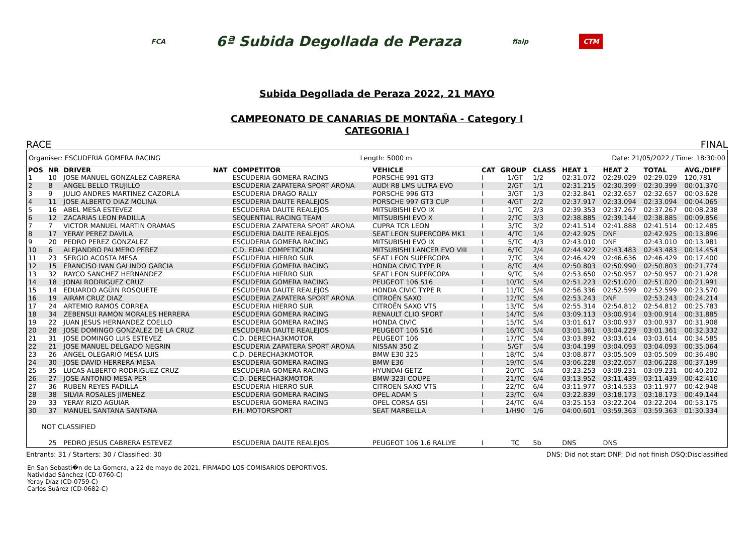FCA 6ª Subida Degollada de Peraza fialp CTM
Subida Degollada de Peraza 2022, 21 MAYO
CAMPEONATO DE CANARIAS DE MONTAÑA - Category I
CATEGORIA I
RACE FINAL
Organiser: ESCUDERIA GOMERA RACING Length: 5000 m Date: 21/05/2022 / Time: 18:30:00
| POS | NR | DRIVER | NAT | COMPETITOR | VEHICLE | CAT | GROUP | CLASS | HEAT 1 | HEAT 2 | TOTAL | AVG./DIFF |
| --- | --- | --- | --- | --- | --- | --- | --- | --- | --- | --- | --- | --- |
| 1 | 10 | JOSE MANUEL GONZALEZ CABRERA | | ESCUDERIA GOMERA RACING | PORSCHE 991 GT3 | I | 1/GT | 1/2 | 02:31.072 | 02:29.029 | 02:29.029 | 120,781 |
| 2 | 8 | ANGEL BELLO TRUJILLO | | ESCUDERIA ZAPATERA SPORT ARONA | AUDI R8 LMS ULTRA EVO | I | 2/GT | 1/1 | 02:31.215 | 02:30.399 | 02:30.399 | 00:01.370 |
| 3 | 9 | JULIO ANDRES MARTINEZ CAZORLA | | ESCUDERIA DRAGO RALLY | PORSCHE 996 GT3 | I | 3/GT | 1/3 | 02:32.841 | 02:32.657 | 02:32.657 | 00:03.628 |
| 4 | 11 | JOSE ALBERTO DIAZ MOLINA | | ESCUDERIA DAUTE REALEJOS | PORSCHE 997 GT3 CUP | I | 4/GT | 2/2 | 02:37.917 | 02:33.094 | 02:33.094 | 00:04.065 |
| 5 | 16 | ABEL MESA ESTEVEZ | | ESCUDERIA DAUTE REALEJOS | MITSUBISHI EVO IX | I | 1/TC | 2/3 | 02:39.353 | 02:37.267 | 02:37.267 | 00:08.238 |
| 6 | 12 | ZACARIAS LEON PADILLA | | SEQUENTIAL RACING TEAM | MITSUBISHI EVO X | I | 2/TC | 3/3 | 02:38.885 | 02:39.144 | 02:38.885 | 00:09.856 |
| 7 | 7 | VICTOR MANUEL MARTIN ORAMAS | | ESCUDERIA ZAPATERA SPORT ARONA | CUPRA TCR LEON | I | 3/TC | 3/2 | 02:41.514 | 02:41.888 | 02:41.514 | 00:12.485 |
| 8 | 17 | YERAY PEREZ DAVILA | | ESCUDERIA DAUTE REALEJOS | SEAT LEON SUPERCOPA MK1 | I | 4/TC | 1/4 | 02:42.925 | DNF | 02:42.925 | 00:13.896 |
| 9 | 20 | PEDRO PEREZ GONZALEZ | | ESCUDERIA GOMERA RACING | MITSUBISHI EVO IX | I | 5/TC | 4/3 | 02:43.010 | DNF | 02:43.010 | 00:13.981 |
| 10 | 6 | ALEJANDRO PALMERO PEREZ | | C.D. EDAL COMPETICION | MITSUBISHI LANCER EVO VIII | I | 6/TC | 2/4 | 02:44.922 | 02:43.483 | 02:43.483 | 00:14.454 |
| 11 | 23 | SERGIO ACOSTA MESA | | ESCUDERIA HIERRO SUR | SEAT LEON SUPERCOPA | I | 7/TC | 3/4 | 02:46.429 | 02:46.636 | 02:46.429 | 00:17.400 |
| 12 | 15 | FRANCISO IVAN GALINDO GARCIA | | ESCUDERIA GOMERA RACING | HONDA CIVIC TYPE R | I | 8/TC | 4/4 | 02:50.803 | 02:50.990 | 02:50.803 | 00:21.774 |
| 13 | 32 | RAYCO SANCHEZ HERNANDEZ | | ESCUDERIA HIERRO SUR | SEAT LEON SUPERCOPA | I | 9/TC | 5/4 | 02:53.650 | 02:50.957 | 02:50.957 | 00:21.928 |
| 14 | 18 | JONAI RODRIGUEZ CRUZ | | ESCUDERIA GOMERA RACING | PEUGEOT 106 S16 | I | 10/TC | 5/4 | 02:51.223 | 02:51.020 | 02:51.020 | 00:21.991 |
| 15 | 14 | EDUARDO AGÜIN ROSQUETE | | ESCUDERIA DAUTE REALEJOS | HONDA CIVIC TYPE R | I | 11/TC | 5/4 | 02:56.336 | 02:52.599 | 02:52.599 | 00:23.570 |
| 16 | 19 | AIRAM CRUZ DIAZ | | ESCUDERIA ZAPATERA SPORT ARONA | CITROËN SAXO | I | 12/TC | 5/4 | 02:53.243 | DNF | 02:53.243 | 00:24.214 |
| 17 | 24 | ARTEMIO RAMOS CORREA | | ESCUDERIA HIERRO SUR | CITROËN SAXO VTS | I | 13/TC | 5/4 | 02:55.314 | 02:54.812 | 02:54.812 | 00:25.783 |
| 18 | 34 | ZEBENSUI RAMON MORALES HERRERA | | ESCUDERIA GOMERA RACING | RENAULT CLIO SPORT | I | 14/TC | 5/4 | 03:09.113 | 03:00.914 | 03:00.914 | 00:31.885 |
| 19 | 22 | JUAN JESUS HERNANDEZ COELLO | | ESCUDERIA GOMERA RACING | HONDA CIVIC | I | 15/TC | 5/4 | 03:01.617 | 03:00.937 | 03:00.937 | 00:31.908 |
| 20 | 28 | JOSE DOMINGO GONZALEZ DE LA CRUZ | | ESCUDERIA DAUTE REALEJOS | PEUGEOT 106 S16 | I | 16/TC | 5/4 | 03:01.361 | 03:04.229 | 03:01.361 | 00:32.332 |
| 21 | 31 | JOSE DOMINGO LUIS ESTEVEZ | | C.D. DERECHA3KMOTOR | PEUGEOT 106 | I | 17/TC | 5/4 | 03:03.892 | 03:03.614 | 03:03.614 | 00:34.585 |
| 22 | 21 | JOSE MANUEL DELGADO NEGRIN | | ESCUDERIA ZAPATERA SPORT ARONA | NISSAN 350 Z | I | 5/GT | 5/4 | 03:04.199 | 03:04.093 | 03:04.093 | 00:35.064 |
| 23 | 26 | ANGEL OLEGARIO MESA LUIS | | C.D. DERECHA3KMOTOR | BMW E30 325 | I | 18/TC | 5/4 | 03:08.877 | 03:05.509 | 03:05.509 | 00:36.480 |
| 24 | 30 | JOSE DAVID HERRERA MESA | | ESCUDERIA GOMERA RACING | BMW E36 | I | 19/TC | 5/4 | 03:06.228 | 03:22.057 | 03:06.228 | 00:37.199 |
| 25 | 35 | LUCAS ALBERTO RODRIGUEZ CRUZ | | ESCUDERIA GOMERA RACING | HYUNDAI GETZ | I | 20/TC | 5/4 | 03:23.253 | 03:09.231 | 03:09.231 | 00:40.202 |
| 26 | 27 | JOSE ANTONIO MESA PER | | C.D. DERECHA3KMOTOR | BMW 323I COUPE | I | 21/TC | 6/4 | 03:13.952 | 03:11.439 | 03:11.439 | 00:42.410 |
| 27 | 36 | RUBEN REYES PADILLA | | ESCUDERIA HIERRO SUR | CITROEN SAXO VTS | I | 22/TC | 6/4 | 03:11.977 | 03:14.533 | 03:11.977 | 00:42.948 |
| 28 | 38 | SILVIA ROSALES JIMENEZ | | ESCUDERIA GOMERA RACING | OPEL ADAM S | I | 23/TC | 6/4 | 03:22.839 | 03:18.173 | 03:18.173 | 00:49.144 |
| 29 | 33 | YERAY RIZO AGUIAR | | ESCUDERIA GOMERA RACING | OPEL CORSA GSI | I | 24/TC | 6/4 | 03:25.153 | 03:22.204 | 03:22.204 | 00:53.175 |
| 30 | 37 | MANUEL SANTANA SANTANA | | P.H. MOTORSPORT | SEAT MARBELLA | I | 1/H90 | 1/6 | 04:00.601 | 03:59.363 | 03:59.363 | 01:30.334 |
| NOT CLASSIFIED | | | | | | | | | | | | |
| | 25 | PEDRO JESUS CABRERA ESTEVEZ | | ESCUDERIA DAUTE REALEJOS | PEUGEOT 106 1.6 RALLYE | I | TC | 5b | DNS | DNS | | |
Entrants: 31 / Starters: 30 / Classified: 30 DNS: Did not start DNF: Did not finish DSQ:Disclassified
En San Sebasti�n de La Gomera, a 22 de mayo de 2021, FIRMADO LOS COMISARIOS DEPORTIVOS.
Natividad Sánchez (CD-0760-C)
Yeray Díaz (CD-0759-C)
Carlos Suárez (CD-0682-C)